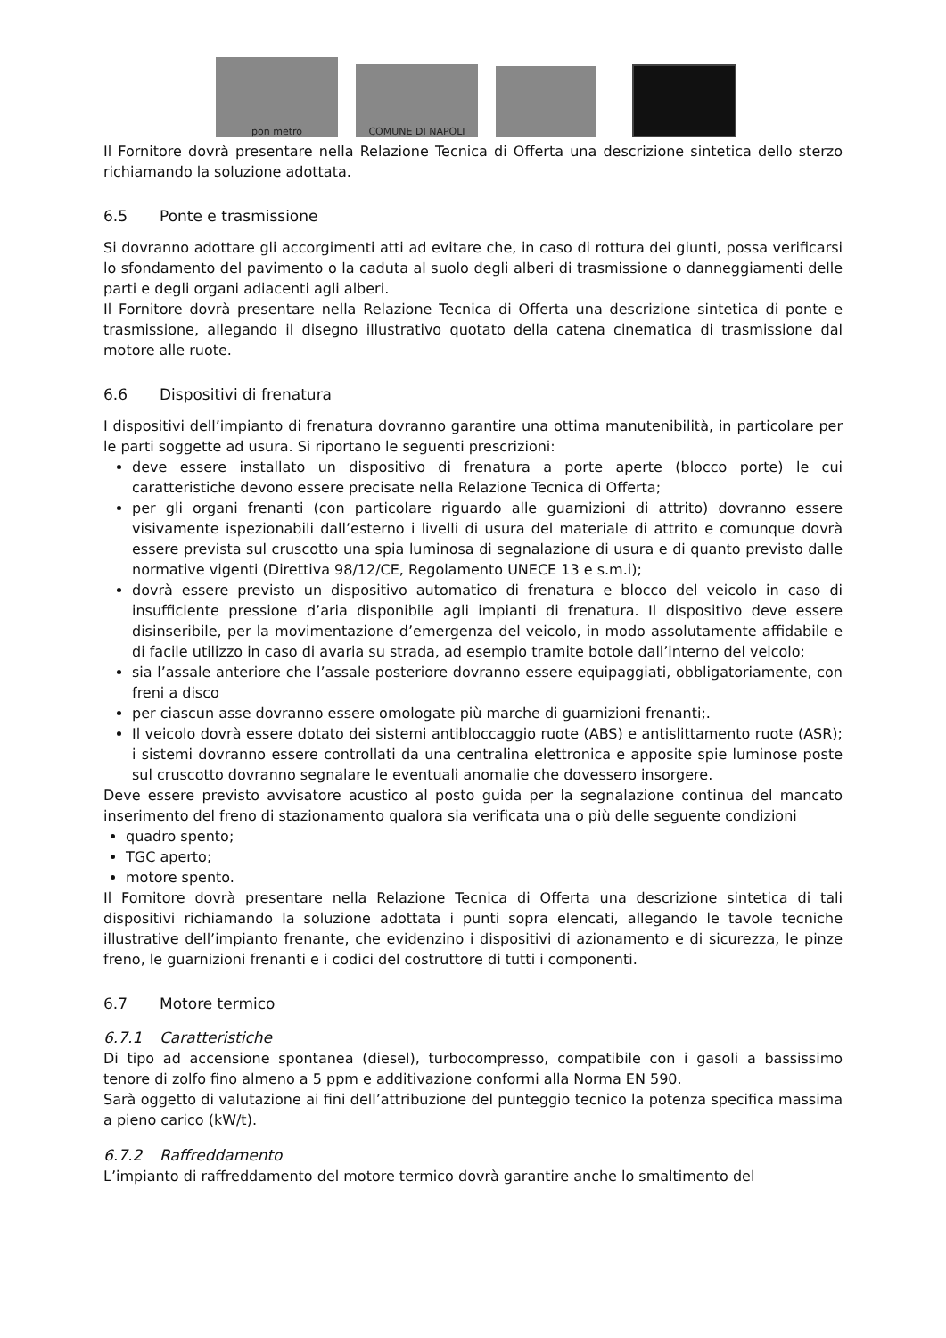pon metro
COMUNE DI NAPOLI
Il Fornitore dovrà presentare nella Relazione Tecnica di Offerta una descrizione sintetica dello sterzo richiamando la soluzione adottata.
6.5 Ponte e trasmissione
Si dovranno adottare gli accorgimenti atti ad evitare che, in caso di rottura dei giunti, possa verificarsi lo sfondamento del pavimento o la caduta al suolo degli alberi di trasmissione o danneggiamenti delle parti e degli organi adiacenti agli alberi.
Il Fornitore dovrà presentare nella Relazione Tecnica di Offerta una descrizione sintetica di ponte e trasmissione, allegando il disegno illustrativo quotato della catena cinematica di trasmissione dal motore alle ruote.
6.6 Dispositivi di frenatura
I dispositivi dell’impianto di frenatura dovranno garantire una ottima manutenibilità, in particolare per le parti soggette ad usura. Si riportano le seguenti prescrizioni:
deve essere installato un dispositivo di frenatura a porte aperte (blocco porte) le cui caratteristiche devono essere precisate nella Relazione Tecnica di Offerta;
per gli organi frenanti (con particolare riguardo alle guarnizioni di attrito) dovranno essere visivamente ispezionabili dall’esterno i livelli di usura del materiale di attrito e comunque dovrà essere prevista sul cruscotto una spia luminosa di segnalazione di usura e di quanto previsto dalle normative vigenti (Direttiva 98/12/CE, Regolamento UNECE 13 e s.m.i);
dovrà essere previsto un dispositivo automatico di frenatura e blocco del veicolo in caso di insufficiente pressione d’aria disponibile agli impianti di frenatura. Il dispositivo deve essere disinseribile, per la movimentazione d’emergenza del veicolo, in modo assolutamente affidabile e di facile utilizzo in caso di avaria su strada, ad esempio tramite botole dall’interno del veicolo;
sia l’assale anteriore che l’assale posteriore dovranno essere equipaggiati, obbligatoriamente, con freni a disco
per ciascun asse dovranno essere omologate più marche di guarnizioni frenanti;.
Il veicolo dovrà essere dotato dei sistemi antibloccaggio ruote (ABS) e antislittamento ruote (ASR); i sistemi dovranno essere controllati da una centralina elettronica e apposite spie luminose poste sul cruscotto dovranno segnalare le eventuali anomalie che dovessero insorgere.
Deve essere previsto avvisatore acustico al posto guida per la segnalazione continua del mancato inserimento del freno di stazionamento qualora sia verificata una o più delle seguente condizioni
quadro spento;
TGC aperto;
motore spento.
Il Fornitore dovrà presentare nella Relazione Tecnica di Offerta una descrizione sintetica di tali dispositivi richiamando la soluzione adottata i punti sopra elencati, allegando le tavole tecniche illustrative dell’impianto frenante, che evidenzino i dispositivi di azionamento e di sicurezza, le pinze freno, le guarnizioni frenanti e i codici del costruttore di tutti i componenti.
6.7 Motore termico
6.7.1 Caratteristiche
Di tipo ad accensione spontanea (diesel), turbocompresso, compatibile con i gasoli a bassissimo tenore di zolfo fino almeno a 5 ppm e additivazione conformi alla Norma EN 590.
Sarà oggetto di valutazione ai fini dell’attribuzione del punteggio tecnico la potenza specifica massima a pieno carico (kW/t).
6.7.2 Raffreddamento
L’impianto di raffreddamento del motore termico dovrà garantire anche lo smaltimento del